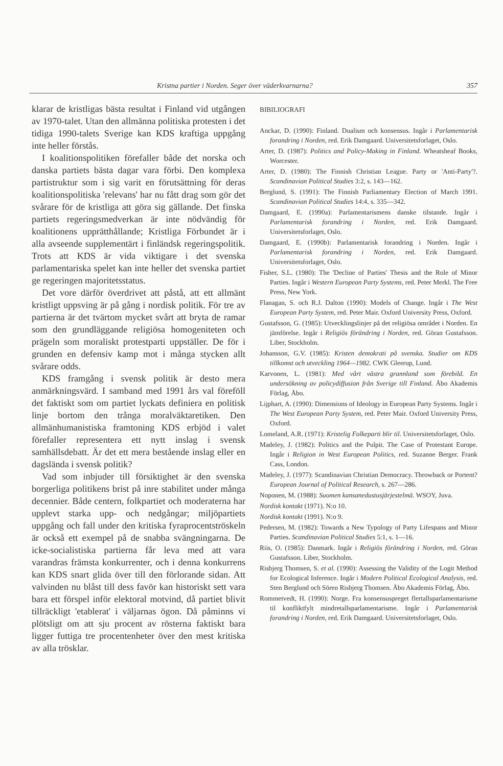Kristna partier i Norden. Seger över väderkvarnarna? 357
klarar de kristligas bästa resultat i Finland vid utgången av 1970-talet. Utan den allmänna politiska protesten i det tidiga 1990-talets Sverige kan KDS kraftiga uppgång inte heller förstås.
I koalitionspolitiken förefaller både det norska och danska partiets bästa dagar vara förbi. Den komplexa partistruktur som i sig varit en förutsättning för deras koalitionspolitiska 'relevans' har nu fått drag som gör det svårare för de kristliga att göra sig gällande. Det finska partiets regeringsmedverkan är inte nödvändig för koalitionens upprätthållande; Kristliga Förbundet är i alla avseende supplementärt i finländsk regeringspolitik. Trots att KDS är vida viktigare i det svenska parlamentariska spelet kan inte heller det svenska partiet ge regeringen majoritetsstatus.
Det vore därför överdrivet att påstå, att ett allmänt kristligt uppsving är på gång i nordisk politik. För tre av partierna är det tvärtom mycket svårt att bryta de ramar som den grundläggande religiösa homogeniteten och prägeln som moraliskt protestparti uppställer. De för i grunden en defensiv kamp mot i många stycken allt svårare odds.
KDS framgång i svensk politik är desto mera anmärkningsvärd. I samband med 1991 års val föreföll det faktiskt som om partiet lyckats definiera en politisk linje bortom den trånga moralväktaretiken. Den allmänhumanistiska framtoning KDS erbjöd i valet förefaller representera ett nytt inslag i svensk samhällsdebatt. Är det ett mera bestående inslag eller en dagslända i svensk politik?
Vad som inbjuder till försiktighet är den svenska borgerliga politikens brist på inre stabilitet under många decennier. Både centern, folkpartiet och moderaterna har upplevt starka upp- och nedgångar; miljöpartiets uppgång och fall under den kritiska fyraprocentströskeln är också ett exempel på de snabba svängningarna. De icke-socialistiska partierna får leva med att vara varandras främsta konkurrenter, och i denna konkurrens kan KDS snart glida över till den förlorande sidan. Att valvinden nu blåst till dess favör kan historiskt sett vara bara ett förspel inför elektoral motvind, då partiet blivit tillräckligt 'etablerat' i väljarnas ögon. Då påminns vi plötsligt om att sju procent av rösterna faktiskt bara ligger futtiga tre procentenheter över den mest kritiska av alla trösklar.
BIBILIOGRAFI
Anckar, D. (1990): Finland. Dualism och konsensus. Ingår i Parlamentarisk forandring i Norden, red. Erik Damgaard. Universitetsforlaget, Oslo.
Arter, D. (1987): Politics and Policy-Making in Finland. Wheatsheaf Books, Worcester.
Arter, D. (1980): The Finnish Christian League. Party or 'Anti-Party'?. Scandinavian Political Studies 3:2, s. 143—162.
Berglund, S. (1991): The Finnish Parliamentary Election of March 1991. Scandinavian Political Studies 14:4, s. 335—342.
Damgaard, E. (1990a): Parlamentarismens danske tilstande. Ingår i Parlamentarisk forandring i Norden, red. Erik Damgaard. Universitetsforlaget, Oslo.
Damgaard, E. (1990b): Parlamentarisk forandring i Norden. Ingår i Parlamentarisk forandring i Norden, red. Erik Damgaard. Universitetsforlaget, Oslo.
Fisher, S.L. (1980): The 'Decline of Parties' Thesis and the Role of Minor Parties. Ingår i Western European Party Systems, red. Peter Merkl. The Free Press, New York.
Flanagan, S. och R.J. Dalton (1990): Models of Change. Ingår i The West European Party System, red. Peter Mair. Oxford University Press, Oxford.
Gustafsson, G. (1985): Utvecklingslinjer på det religiösa området i Norden. En jämförelse. Ingår i Religiös förändring i Norden, red. Göran Gustafsson. Liber, Stockholm.
Johansson, G.V. (1985): Kristen demokrati på svenska. Studier om KDS tillkomst och utveckling 1964—1982. CWK Gleerup, Lund.
Karvonen, L. (1981): Med vårt västra grannland som förebild. En undersökning av policydiffusion från Sverige till Finland. Åbo Akademis Förlag, Åbo.
Lijphart, A. (1990): Dimensions of Ideology in European Party Systems. Ingår i The West European Party System, red. Peter Mair. Oxford University Press, Oxford.
Lomeland, A.R. (1971): Kristelig Folkeparti blir til. Universitetsforlaget, Oslo.
Madeley, J. (1982): Politics and the Pulpit. The Case of Protestant Europe. Ingår i Religion in West European Politics, red. Suzanne Berger. Frank Cass, London.
Madeley, J. (1977): Scandinavian Christian Democracy. Throwback or Portent? European Journal of Political Research, s. 267—286.
Noponen, M. (1988): Suomen kansanedustusjärjestelmä. WSOY, Juva.
Nordisk kontakt (1971). N:o 10.
Nordisk kontakt (1991). N:o 9.
Pedersen, M. (1982): Towards a New Typology of Party Lifespans and Minor Parties. Scandinavian Political Studies 5:1, s. 1—16.
Riis, O. (1985): Danmark. Ingår i Religiös förändring i Norden, red. Göran Gustafsson. Liber, Stockholm.
Risbjerg Thomsen, S. et al. (1990): Assessing the Validity of the Logit Method for Ecological Inference. Ingår i Modern Political Ecological Analysis, red. Sten Berglund och Sören Risbjerg Thomsen. Åbo Akademis Förlag, Åbo.
Rommetvedt, H. (1990): Norge. Fra konsensuspreget flertallsparlamentarisme til konfliktfylt mindretallsparlamentarisme. Ingår i Parlamentarisk forandring i Norden, red. Erik Damgaard. Universitetsforlaget, Oslo.